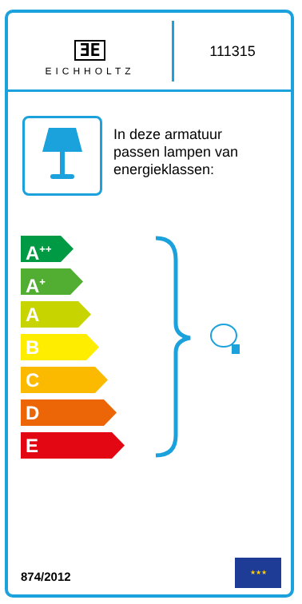ƎE
EICHHOLTZ
111315
In deze armatuur
passen lampen van
energieklassen:
A<sup>++</sup>
A<sup>+</sup>
A
B
C
D
E
874/2012
★★★